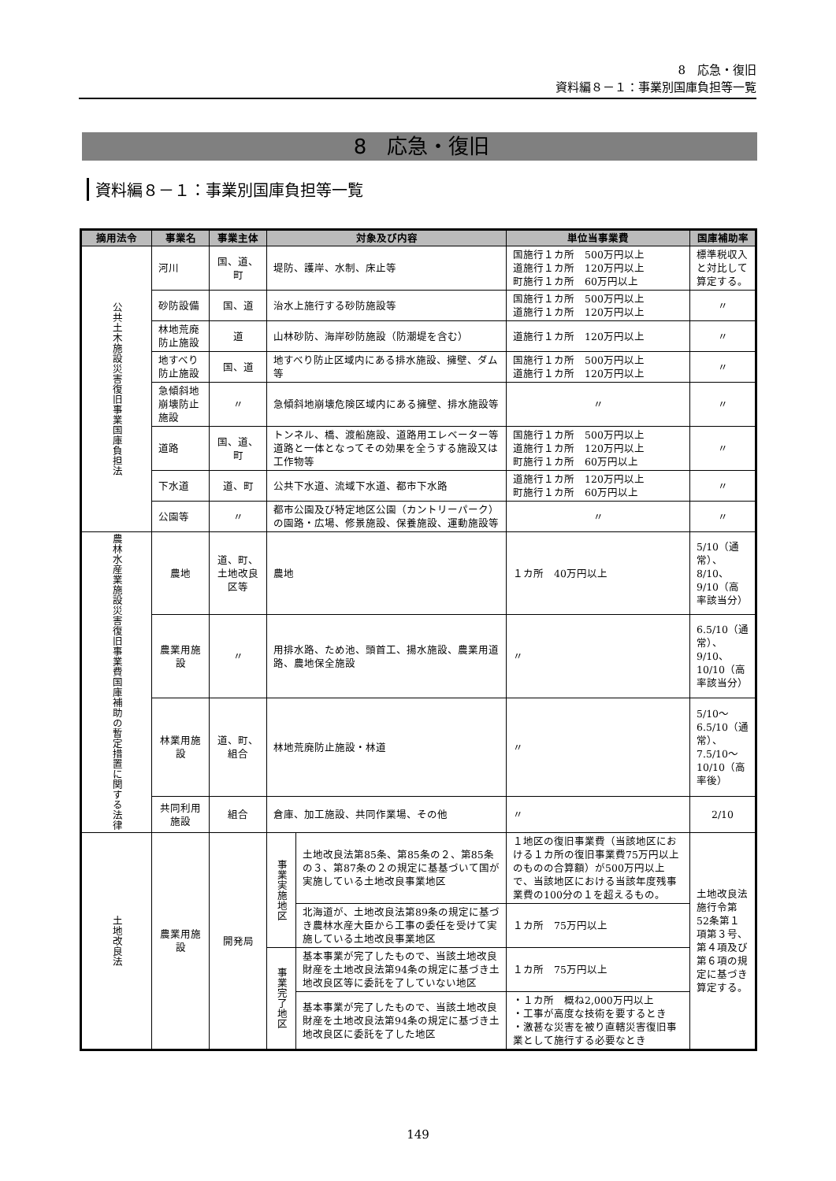8　応急・復旧
資料編８－１：事業別国庫負担等一覧
8　応急・復旧
資料編８－１：事業別国庫負担等一覧
| 摘用法令 | 事業名 | 事業主体 | 対象及び内容 | | 単位当事業費 | 国庫補助率 |
| --- | --- | --- | --- | --- | --- | --- |
| 公共土木施設災害復旧事業国庫負担法 | 河川 | 国、道、町 | 堤防、護岸、水制、床止等 | | 国施行１カ所 500万円以上 道施行１カ所 120万円以上 町施行１カ所 60万円以上 | 標準税収入と対比して算定する。 |
| | 砂防設備 | 国、道 | 治水上施行する砂防施設等 | | 国施行１カ所 500万円以上 道施行１カ所 120万円以上 | 〃 |
| | 林地荒廃防止施設 | 道 | 山林砂防、海岸砂防施設（防潮堤を含む） | | 道施行１カ所 120万円以上 | 〃 |
| | 地すべり防止施設 | 国、道 | 地すべり防止区域内にある排水施設、擁壁、ダム等 | | 国施行１カ所 500万円以上 道施行１カ所 120万円以上 | 〃 |
| | 急傾斜地崩壊防止施設 | 〃 | 急傾斜地崩壊危険区域内にある擁壁、排水施設等 | | 〃 | 〃 |
| | 道路 | 国、道、町 | トンネル、橋、渡船施設、道路用エレベーター等道路と一体となってその効果を全うする施設又は工作物等 | | 国施行１カ所 500万円以上 道施行１カ所 120万円以上 町施行１カ所 60万円以上 | 〃 |
| | 下水道 | 道、町 | 公共下水道、流域下水道、都市下水路 | | 道施行１カ所 120万円以上 町施行１カ所 60万円以上 | 〃 |
| | 公園等 | 〃 | 都市公園及び特定地区公園（カントリーパーク）の園路・広場、修景施設、保養施設、運動施設等 | | 〃 | 〃 |
| 農林水産業施設災害復旧事業費国庫補助の暫定措置に関する法律 | 農地 | 道、町、土地改良区等 | 農地 | | １カ所 40万円以上 | 5/10（通常）、8/10、9/10（高率該当分） |
| | 農業用施設 | 〃 | 用排水路、ため池、頭首工、揚水施設、農業用道路、農地保全施設 | | 〃 | 6.5/10（通常）、9/10、10/10（高率該当分） |
| | 林業用施設 | 道、町、組合 | 林地荒廃防止施設・林道 | | 〃 | 5/10～6.5/10（通常）、7.5/10～10/10（高率後） |
| | 共同利用施設 | 組合 | 倉庫、加工施設、共同作業場、その他 | | 〃 | 2/10 |
| 土地改良法 | 農業用施設 | 開発局 | 事業実施地区 | 土地改良法第85条、第85条の２、第85条の３、第87条の２の規定に基基づいて国が実施している土地改良事業地区 | １地区の復旧事業費（当該地区における１カ所の復旧事業費75万円以上のものの合算額）が500万円以上で、当該地区における当該年度残事業費の100分の１を超えるもの。 | 土地改良法施行令第52条第１項第３号、第４項及び第６項の規定に基づき算定する。 |
| | | | | 北海道が、土地改良法第89条の規定に基づき農林水産大臣から工事の委任を受けて実施している土地改良事業地区 | １カ所 75万円以上 | |
| | | | 事業完了地区 | 基本事業が完了したもので、当該土地改良財産を土地改良法第94条の規定に基づき土地改良区等に委託を了していない地区 | １カ所 75万円以上 | |
| | | | | 基本事業が完了したもので、当該土地改良財産を土地改良法第94条の規定に基づき土地改良区に委託を了した地区 | ・１カ所 概ね2,000万円以上 ・工事が高度な技術を要するとき ・激甚な災害を被り直轄災害復旧事業として施行する必要なとき | |
149